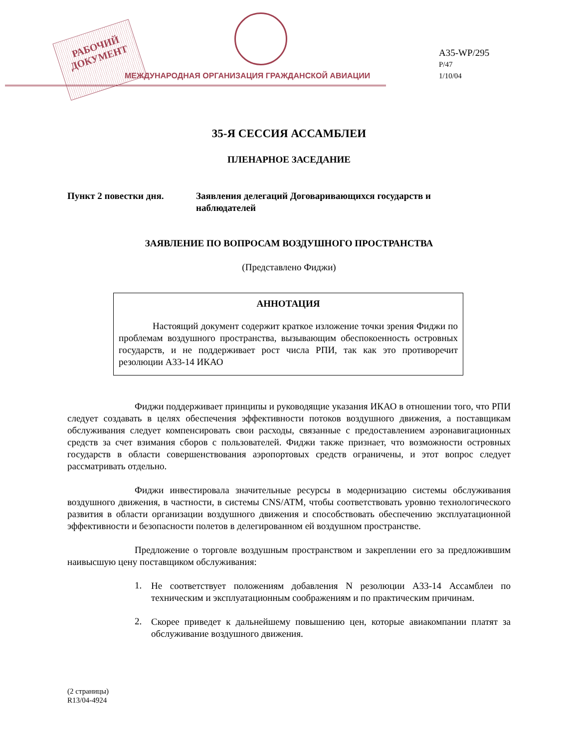РАБОЧИЙ
ДОКУМЕНТ
МЕЖДУНАРОДНАЯ ОРГАНИЗАЦИЯ ГРАЖДАНСКОЙ АВИАЦИИ
A35-WP/295
P/47
1/10/04
35-Я СЕССИЯ АССАМБЛЕИ
ПЛЕНАРНОЕ ЗАСЕДАНИЕ
Пункт 2 повестки дня. Заявления делегаций Договаривающихся государств и
наблюдателей
ЗАЯВЛЕНИЕ ПО ВОПРОСАМ ВОЗДУШНОГО ПРОСТРАНСТВА
(Представлено Фиджи)
АННОТАЦИЯ
Настоящий документ содержит краткое изложение точки зрения Фиджи по проблемам воздушного пространства, вызывающим обеспокоенность островных государств, и не поддерживает рост числа РПИ, так как это противоречит резолюции A33-14 ИКАО
Фиджи поддерживает принципы и руководящие указания ИКАО в отношении того, что РПИ следует создавать в целях обеспечения эффективности потоков воздушного движения, а поставщикам обслуживания следует компенсировать свои расходы, связанные с предоставлением аэронавигационных средств за счет взимания сборов с пользователей. Фиджи также признает, что возможности островных государств в области совершенствования аэропортовых средств ограничены, и этот вопрос следует рассматривать отдельно.
Фиджи инвестировала значительные ресурсы в модернизацию системы обслуживания воздушного движения, в частности, в системы CNS/ATM, чтобы соответствовать уровню технологического развития в области организации воздушного движения и способствовать обеспечению эксплуатационной эффективности и безопасности полетов в делегированном ей воздушном пространстве.
Предложение о торговле воздушным пространством и закреплении его за предложившим наивысшую цену поставщиком обслуживания:
1.
Не соответствует положениям добавления N резолюции A33-14 Ассамблеи по техническим и эксплуатационным соображениям и по практическим причинам.
2.
Скорее приведет к дальнейшему повышению цен, которые авиакомпании платят за обслуживание воздушного движения.
(2 страницы)
R13/04-4924